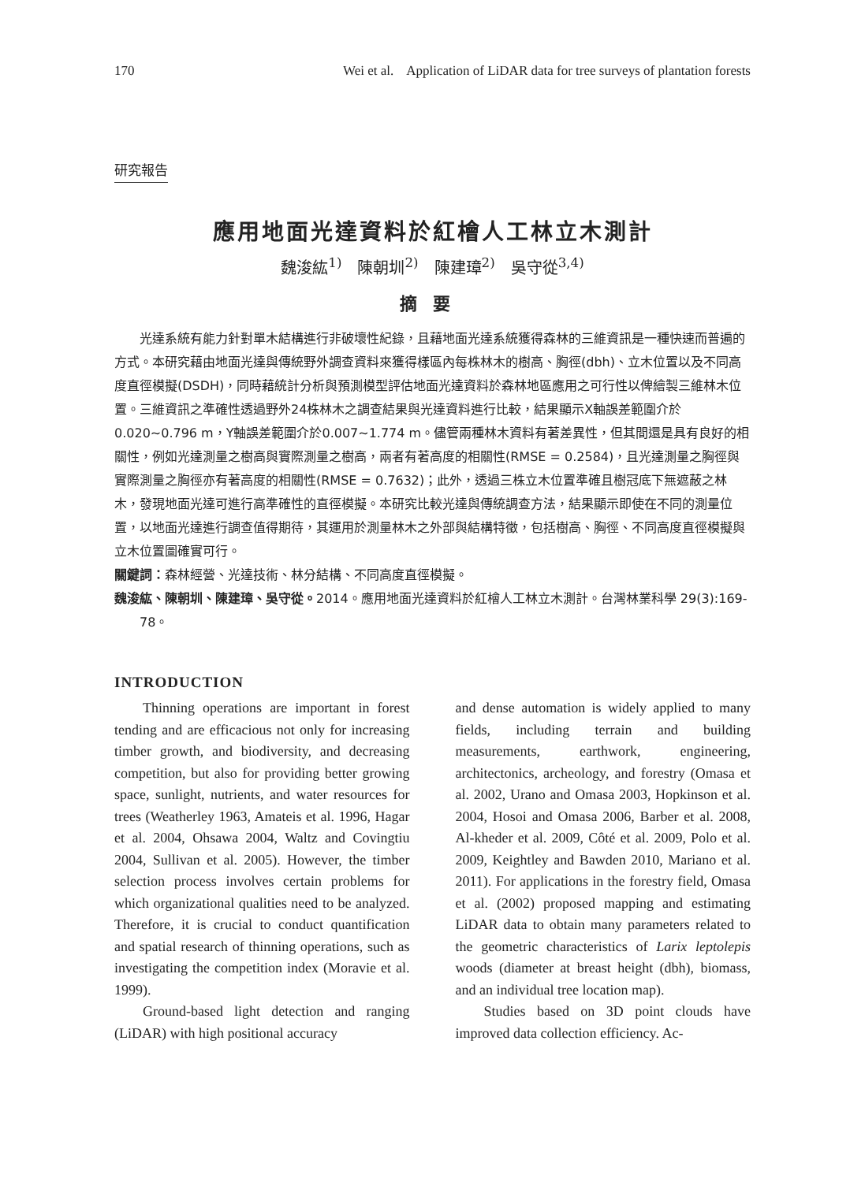170 Wei et al. Application of LiDAR data for tree surveys of plantation forests
研究報告
應用地面光達資料於紅檜人工林立木測計
魏浚紘<sup>1)</sup>　陳朝圳<sup>2)</sup>　陳建璋<sup>2)</sup>　吳守從<sup>3,4)</sup>
摘要
光達系統有能力針對單木結構進行非破壞性紀錄，且藉地面光達系統獲得森林的三維資訊是一種快速而普遍的方式。本研究藉由地面光達與傳統野外調查資料來獲得樣區內每株林木的樹高、胸徑(dbh)、立木位置以及不同高度直徑模擬(DSDH)，同時藉統計分析與預測模型評估地面光達資料於森林地區應用之可行性以俾繪製三維林木位置。三維資訊之準確性透過野外24株林木之調查結果與光達資料進行比較，結果顯示X軸誤差範圍介於0.020~0.796 m，Y軸誤差範圍介於0.007~1.774 m。儘管兩種林木資料有著差異性，但其間還是具有良好的相關性，例如光達測量之樹高與實際測量之樹高，兩者有著高度的相關性(RMSE = 0.2584)，且光達測量之胸徑與實際測量之胸徑亦有著高度的相關性(RMSE = 0.7632)；此外，透過三株立木位置準確且樹冠底下無遮蔽之林木，發現地面光達可進行高準確性的直徑模擬。本研究比較光達與傳統調查方法，結果顯示即使在不同的測量位置，以地面光達進行調查值得期待，其運用於測量林木之外部與結構特徵，包括樹高、胸徑、不同高度直徑模擬與立木位置圖確實可行。
關鍵詞：森林經營、光達技術、林分結構、不同高度直徑模擬。
魏浚紘、陳朝圳、陳建璋、吳守從。2014。應用地面光達資料於紅檜人工林立木測計。台灣林業科學 29(3):169-78。
INTRODUCTION
Thinning operations are important in forest tending and are efficacious not only for increasing timber growth, and biodiversity, and decreasing competition, but also for providing better growing space, sunlight, nutrients, and water resources for trees (Weatherley 1963, Amateis et al. 1996, Hagar et al. 2004, Ohsawa 2004, Waltz and Covingtiu 2004, Sullivan et al. 2005). However, the timber selection process involves certain problems for which organizational qualities need to be analyzed. Therefore, it is crucial to conduct quantification and spatial research of thinning operations, such as investigating the competition index (Moravie et al. 1999).
Ground-based light detection and ranging (LiDAR) with high positional accuracy
and dense automation is widely applied to many fields, including terrain and building measurements, earthwork, engineering, architectonics, archeology, and forestry (Omasa et al. 2002, Urano and Omasa 2003, Hopkinson et al. 2004, Hosoi and Omasa 2006, Barber et al. 2008, Al-kheder et al. 2009, Côté et al. 2009, Polo et al. 2009, Keightley and Bawden 2010, Mariano et al. 2011). For applications in the forestry field, Omasa et al. (2002) proposed mapping and estimating LiDAR data to obtain many parameters related to the geometric characteristics of Larix leptolepis woods (diameter at breast height (dbh), biomass, and an individual tree location map).
Studies based on 3D point clouds have improved data collection efficiency. Ac-